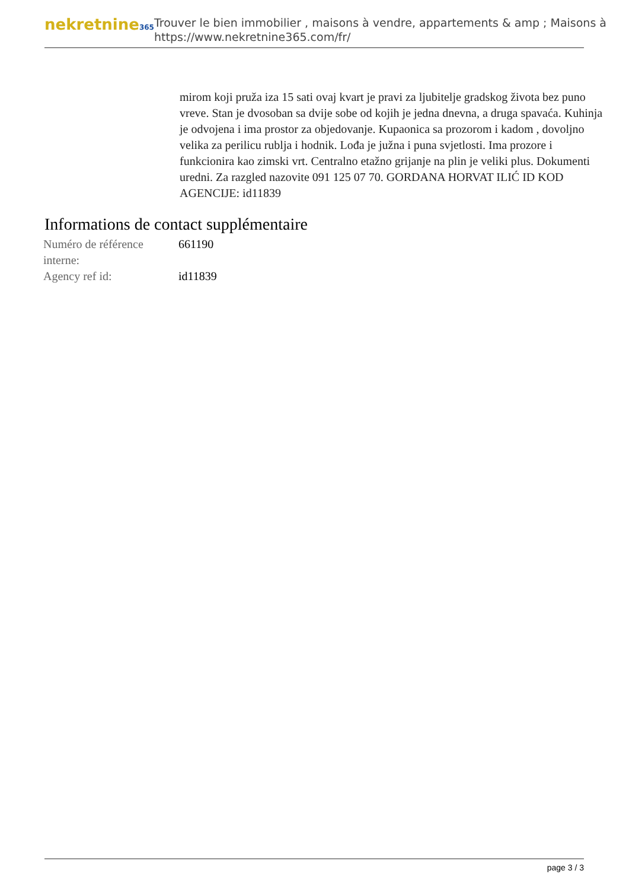nekretnine365
Trouver le bien immobilier , maisons à vendre, appartements & amp ; Maisons à
https://www.nekretnine365.com/fr/
mirom koji pruža iza 15 sati ovaj kvart je pravi za ljubitelje gradskog života bez puno vreve. Stan je dvosoban sa dvije sobe od kojih je jedna dnevna, a druga spavaća. Kuhinja je odvojena i ima prostor za objedovanje. Kupaonica sa prozorom i kadom , dovoljno velika za perilicu rublja i hodnik. Lođa je južna i puna svjetlosti. Ima prozore i funkcionira kao zimski vrt. Centralno etažno grijanje na plin je veliki plus. Dokumenti uredni. Za razgled nazovite 091 125 07 70. GORDANA HORVAT ILIĆ ID KOD AGENCIJE: id11839
Informations de contact supplémentaire
| Numéro de référence interne: | 661190 |
| Agency ref id: | id11839 |
page 3 / 3